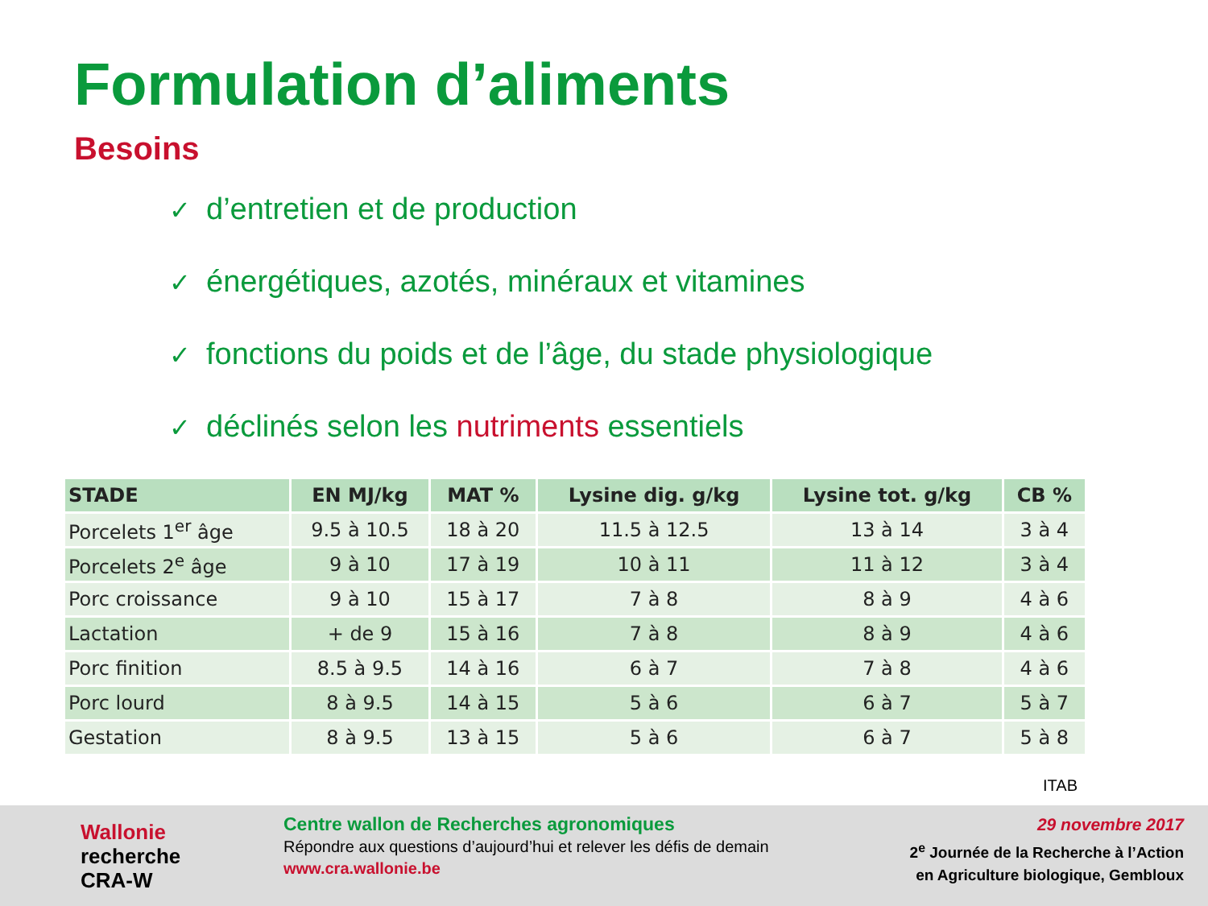Formulation d’aliments
Besoins
✓ d’entretien et de production
✓ énergétiques, azotés, minéraux et vitamines
✓ fonctions du poids et de l’âge, du stade physiologique
✓ déclinés selon les nutriments essentiels
| STADE | EN MJ/kg | MAT % | Lysine dig. g/kg | Lysine tot. g/kg | CB % |
| --- | --- | --- | --- | --- | --- |
| Porcelets 1<sup>er</sup> âge | 9.5 à 10.5 | 18 à 20 | 11.5 à 12.5 | 13 à 14 | 3 à 4 |
| Porcelets 2<sup>e</sup> âge | 9 à 10 | 17 à 19 | 10 à 11 | 11 à 12 | 3 à 4 |
| Porc croissance | 9 à 10 | 15 à 17 | 7 à 8 | 8 à 9 | 4 à 6 |
| Lactation | + de 9 | 15 à 16 | 7 à 8 | 8 à 9 | 4 à 6 |
| Porc finition | 8.5 à 9.5 | 14 à 16 | 6 à 7 | 7 à 8 | 4 à 6 |
| Porc lourd | 8 à 9.5 | 14 à 15 | 5 à 6 | 6 à 7 | 5 à 7 |
| Gestation | 8 à 9.5 | 13 à 15 | 5 à 6 | 6 à 7 | 5 à 8 |
ITAB
Wallonie
recherche
CRA-W
Centre wallon de Recherches agronomiques
Répondre aux questions d’aujourd’hui et relever les défis de demain
www.cra.wallonie.be
29 novembre 2017
2<sup>e</sup> Journée de la Recherche à l’Action
en Agriculture biologique, Gembloux